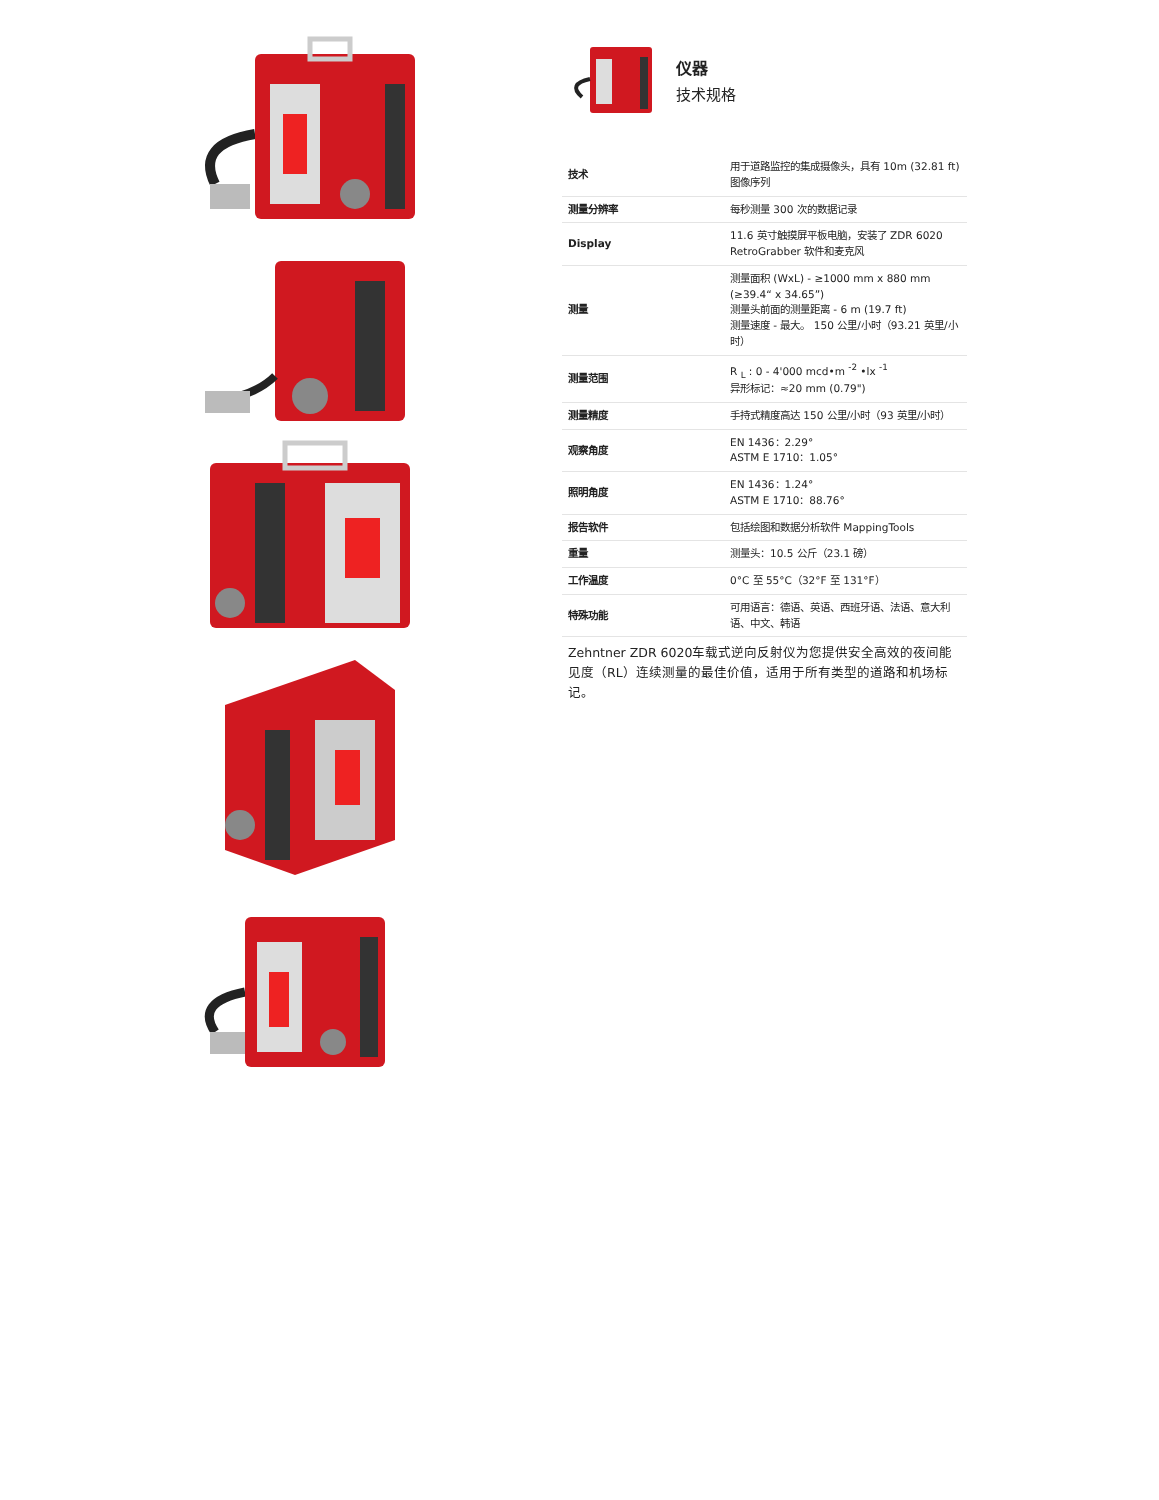仪器
技术规格
| 技术 | 用于道路监控的集成摄像头，具有 10m (32.81 ft) 图像序列 |
| 测量分辨率 | 每秒测量 300 次的数据记录 |
| Display | 11.6 英寸触摸屏平板电脑，安装了 ZDR 6020 RetroGrabber 软件和麦克风 |
| 测量 | 测量面积 (WxL) - ≥1000 mm x 880 mm (≥39.4“ x 34.65”) 测量头前面的测量距离 - 6 m (19.7 ft) 测量速度 - 最大。 150 公里/小时（93.21 英里/小时） |
| 测量范围 | R <sub>L</sub> : 0 - 4'000 mcd•m <sup>-2</sup> •lx <sup>-1</sup> 异形标记：≈20 mm (0.79") |
| 测量精度 | 手持式精度高达 150 公里/小时（93 英里/小时） |
| 观察角度 | EN 1436：2.29° ASTM E 1710：1.05° |
| 照明角度 | EN 1436：1.24° ASTM E 1710：88.76° |
| 报告软件 | 包括绘图和数据分析软件 MappingTools |
| 重量 | 测量头：10.5 公斤（23.1 磅） |
| 工作温度 | 0°C 至 55°C（32°F 至 131°F） |
| 特殊功能 | 可用语言：德语、英语、西班牙语、法语、意大利语、中文、韩语 |
Zehntner ZDR 6020车载式逆向反射仪为您提供安全高效的夜间能见度（RL）连续测量的最佳价值，适用于所有类型的道路和机场标记。